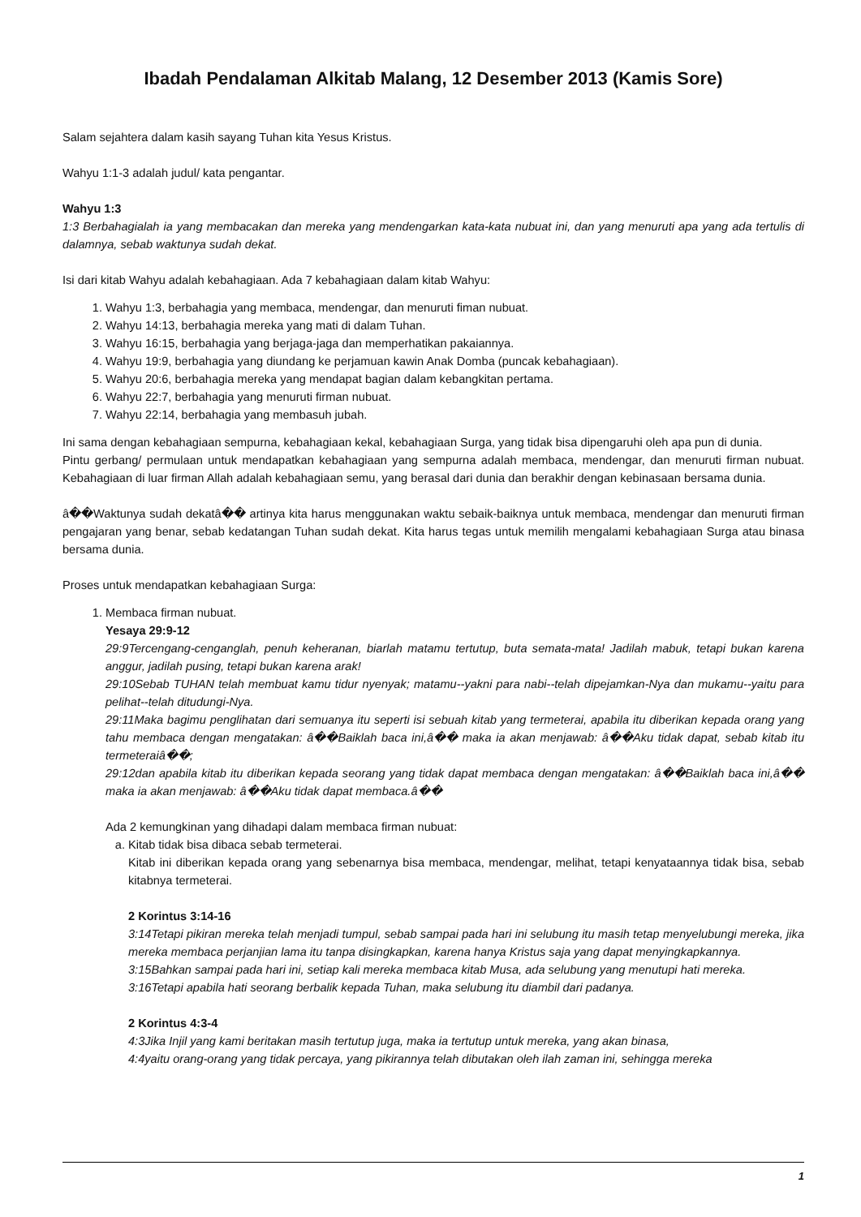Ibadah Pendalaman Alkitab Malang, 12 Desember 2013 (Kamis Sore)
Salam sejahtera dalam kasih sayang Tuhan kita Yesus Kristus.
Wahyu 1:1-3 adalah judul/ kata pengantar.
Wahyu 1:3
1:3 Berbahagialah ia yang membacakan dan mereka yang mendengarkan kata-kata nubuat ini, dan yang menuruti apa yang ada tertulis di dalamnya, sebab waktunya sudah dekat.
Isi dari kitab Wahyu adalah kebahagiaan. Ada 7 kebahagiaan dalam kitab Wahyu:
1. Wahyu 1:3, berbahagia yang membaca, mendengar, dan menuruti fiman nubuat.
2. Wahyu 14:13, berbahagia mereka yang mati di dalam Tuhan.
3. Wahyu 16:15, berbahagia yang berjaga-jaga dan memperhatikan pakaiannya.
4. Wahyu 19:9, berbahagia yang diundang ke perjamuan kawin Anak Domba (puncak kebahagiaan).
5. Wahyu 20:6, berbahagia mereka yang mendapat bagian dalam kebangkitan pertama.
6. Wahyu 22:7, berbahagia yang menuruti firman nubuat.
7. Wahyu 22:14, berbahagia yang membasuh jubah.
Ini sama dengan kebahagiaan sempurna, kebahagiaan kekal, kebahagiaan Surga, yang tidak bisa dipengaruhi oleh apa pun di dunia.
Pintu gerbang/ permulaan untuk mendapatkan kebahagiaan yang sempurna adalah membaca, mendengar, dan menuruti firman nubuat. Kebahagiaan di luar firman Allah adalah kebahagiaan semu, yang berasal dari dunia dan berakhir dengan kebinasaan bersama dunia.
â��Waktunya sudah dekatâ�� artinya kita harus menggunakan waktu sebaik-baiknya untuk membaca, mendengar dan menuruti firman pengajaran yang benar, sebab kedatangan Tuhan sudah dekat. Kita harus tegas untuk memilih mengalami kebahagiaan Surga atau binasa bersama dunia.
Proses untuk mendapatkan kebahagiaan Surga:
1. Membaca firman nubuat.
Yesaya 29:9-12
29:9Tercengang-cenganglah, penuh keheranan, biarlah matamu tertutup, buta semata-mata! Jadilah mabuk, tetapi bukan karena anggur, jadilah pusing, tetapi bukan karena arak!
29:10Sebab TUHAN telah membuat kamu tidur nyenyak; matamu--yakni para nabi--telah dipejamkan-Nya dan mukamu--yaitu para pelihat--telah ditudungi-Nya.
29:11Maka bagimu penglihatan dari semuanya itu seperti isi sebuah kitab yang termeterai, apabila itu diberikan kepada orang yang tahu membaca dengan mengatakan: â��Baiklah baca ini,â�� maka ia akan menjawab: â��Aku tidak dapat, sebab kitab itu termeteraiâ��;
29:12dan apabila kitab itu diberikan kepada seorang yang tidak dapat membaca dengan mengatakan: â��Baiklah baca ini,â�� maka ia akan menjawab: â��Aku tidak dapat membaca.â��
Ada 2 kemungkinan yang dihadapi dalam membaca firman nubuat:
a. Kitab tidak bisa dibaca sebab termeterai.
Kitab ini diberikan kepada orang yang sebenarnya bisa membaca, mendengar, melihat, tetapi kenyataannya tidak bisa, sebab kitabnya termeterai.
2 Korintus 3:14-16
3:14Tetapi pikiran mereka telah menjadi tumpul, sebab sampai pada hari ini selubung itu masih tetap menyelubungi mereka, jika mereka membaca perjanjian lama itu tanpa disingkapkan, karena hanya Kristus saja yang dapat menyingkapkannya.
3:15Bahkan sampai pada hari ini, setiap kali mereka membaca kitab Musa, ada selubung yang menutupi hati mereka.
3:16Tetapi apabila hati seorang berbalik kepada Tuhan, maka selubung itu diambil dari padanya.
2 Korintus 4:3-4
4:3Jika Injil yang kami beritakan masih tertutup juga, maka ia tertutup untuk mereka, yang akan binasa,
4:4yaitu orang-orang yang tidak percaya, yang pikirannya telah dibutakan oleh ilah zaman ini, sehingga mereka
1